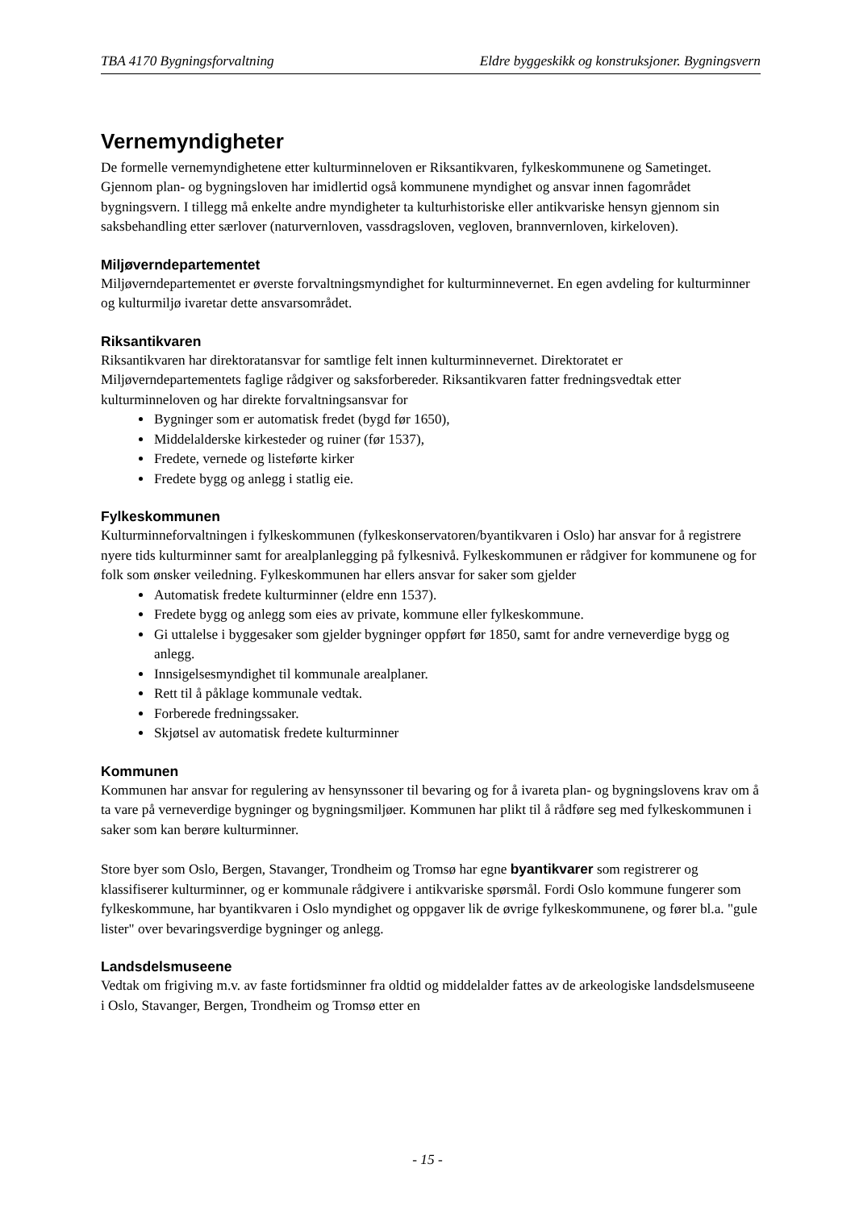TBA 4170 Bygningsforvaltning Eldre byggeskikk og konstruksjoner. Bygningsvern
Vernemyndigheter
De formelle vernemyndighetene etter kulturminneloven er Riksantikvaren, fylkeskommunene og Sametinget. Gjennom plan- og bygningsloven har imidlertid også kommunene myndighet og ansvar innen fagområdet bygningsvern. I tillegg må enkelte andre myndigheter ta kulturhistoriske eller antikvariske hensyn gjennom sin saksbehandling etter særlover (naturvernloven, vassdragsloven, vegloven, brannvernloven, kirkeloven).
Miljøverndepartementet
Miljøverndepartementet er øverste forvaltningsmyndighet for kulturminnevernet. En egen avdeling for kulturminner og kulturmiljø ivaretar dette ansvarsområdet.
Riksantikvaren
Riksantikvaren har direktoratansvar for samtlige felt innen kulturminnevernet. Direktoratet er Miljøverndepartementets faglige rådgiver og saksforbereder. Riksantikvaren fatter fredningsvedtak etter kulturminneloven og har direkte forvaltningsansvar for
Bygninger som er automatisk fredet (bygd før 1650),
Middelalderske kirkesteder og ruiner (før 1537),
Fredete, vernede og listeførte kirker
Fredete bygg og anlegg i statlig eie.
Fylkeskommunen
Kulturminneforvaltningen i fylkeskommunen (fylkeskonservatoren/byantikvaren i Oslo) har ansvar for å registrere nyere tids kulturminner samt for arealplanlegging på fylkesnivå. Fylkeskommunen er rådgiver for kommunene og for folk som ønsker veiledning. Fylkeskommunen har ellers ansvar for saker som gjelder
Automatisk fredete kulturminner (eldre enn 1537).
Fredete bygg og anlegg som eies av private, kommune eller fylkeskommune.
Gi uttalelse i byggesaker som gjelder bygninger oppført før 1850, samt for andre verneverdige bygg og anlegg.
Innsigelsesmyndighet til kommunale arealplaner.
Rett til å påklage kommunale vedtak.
Forberede fredningssaker.
Skjøtsel av automatisk fredete kulturminner
Kommunen
Kommunen har ansvar for regulering av hensynssoner til bevaring og for å ivareta plan- og bygningslovens krav om å ta vare på verneverdige bygninger og bygningsmiljøer. Kommunen har plikt til å rådføre seg med fylkeskommunen i saker som kan berøre kulturminner.
Store byer som Oslo, Bergen, Stavanger, Trondheim og Tromsø har egne byantikvarer som registrerer og klassifiserer kulturminner, og er kommunale rådgivere i antikvariske spørsmål. Fordi Oslo kommune fungerer som fylkeskommune, har byantikvaren i Oslo myndighet og oppgaver lik de øvrige fylkeskommunene, og fører bl.a. "gule lister" over bevaringsverdige bygninger og anlegg.
Landsdelsmuseene
Vedtak om frigiving m.v. av faste fortidsminner fra oldtid og middelalder fattes av de arkeologiske landsdelsmuseene i Oslo, Stavanger, Bergen, Trondheim og Tromsø etter en
- 15 -